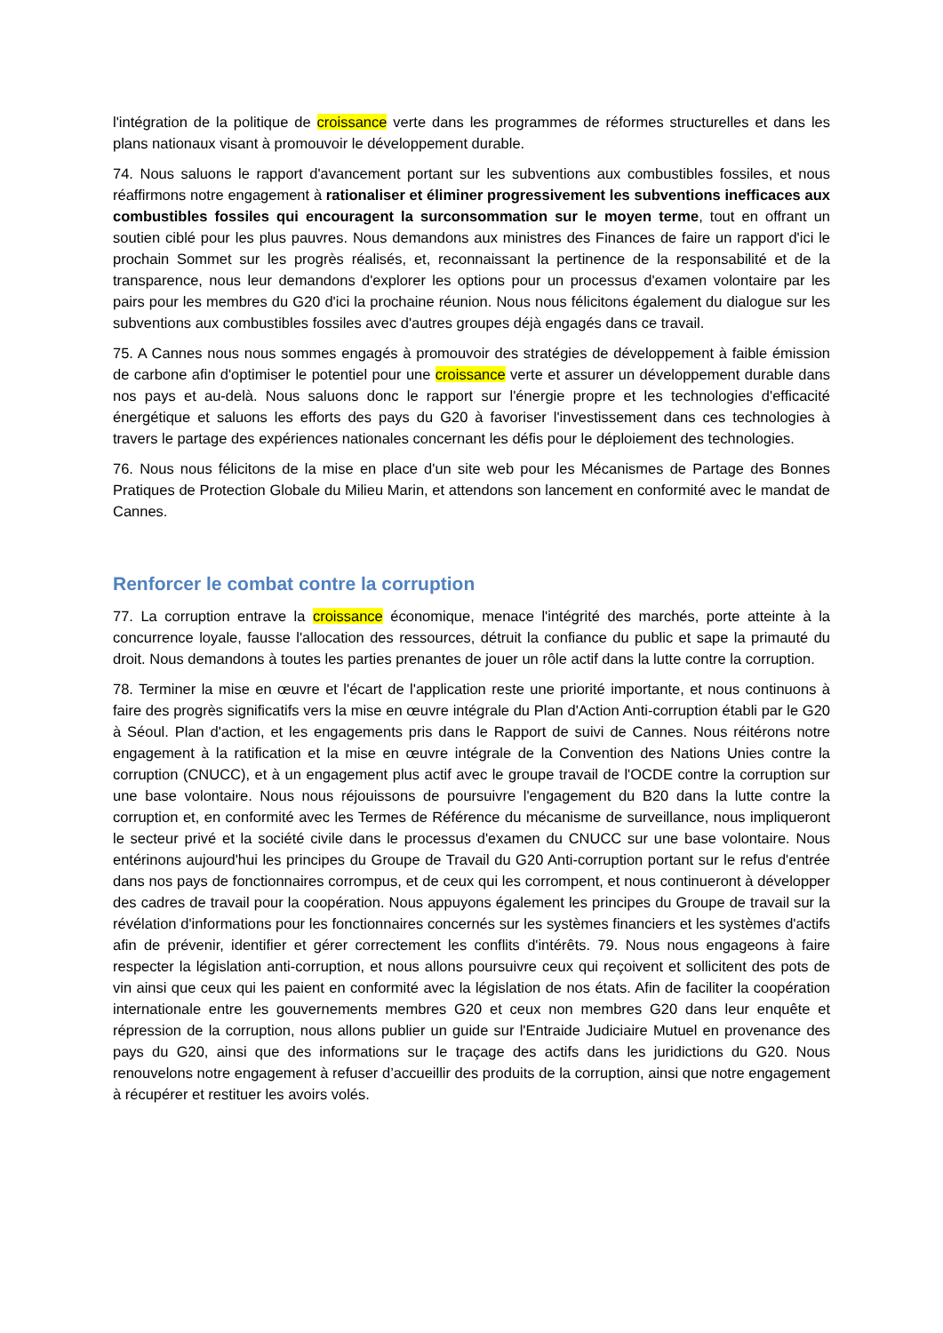l'intégration de la politique de croissance verte dans les programmes de réformes structurelles et dans les plans nationaux visant à promouvoir le développement durable.
74. Nous saluons le rapport d'avancement portant sur les subventions aux combustibles fossiles, et nous réaffirmons notre engagement à rationaliser et éliminer progressivement les subventions inefficaces aux combustibles fossiles qui encouragent la surconsommation sur le moyen terme, tout en offrant un soutien ciblé pour les plus pauvres. Nous demandons aux ministres des Finances de faire un rapport d'ici le prochain Sommet sur les progrès réalisés, et, reconnaissant la pertinence de la responsabilité et de la transparence, nous leur demandons d'explorer les options pour un processus d'examen volontaire par les pairs pour les membres du G20 d'ici la prochaine réunion. Nous nous félicitons également du dialogue sur les subventions aux combustibles fossiles avec d'autres groupes déjà engagés dans ce travail.
75. A Cannes nous nous sommes engagés à promouvoir des stratégies de développement à faible émission de carbone afin d'optimiser le potentiel pour une croissance verte et assurer un développement durable dans nos pays et au-delà. Nous saluons donc le rapport sur l'énergie propre et les technologies d'efficacité énergétique et saluons les efforts des pays du G20 à favoriser l'investissement dans ces technologies à travers le partage des expériences nationales concernant les défis pour le déploiement des technologies.
76. Nous nous félicitons de la mise en place d'un site web pour les Mécanismes de Partage des Bonnes Pratiques de Protection Globale du Milieu Marin, et attendons son lancement en conformité avec le mandat de Cannes.
Renforcer le combat contre la corruption
77. La corruption entrave la croissance économique, menace l'intégrité des marchés, porte atteinte à la concurrence loyale, fausse l'allocation des ressources, détruit la confiance du public et sape la primauté du droit. Nous demandons à toutes les parties prenantes de jouer un rôle actif dans la lutte contre la corruption.
78. Terminer la mise en œuvre et l'écart de l'application reste une priorité importante, et nous continuons à faire des progrès significatifs vers la mise en œuvre intégrale du Plan d'Action Anti-corruption établi par le G20 à Séoul. Plan d'action, et les engagements pris dans le Rapport de suivi de Cannes. Nous réitérons notre engagement à la ratification et la mise en œuvre intégrale de la Convention des Nations Unies contre la corruption (CNUCC), et à un engagement plus actif avec le groupe travail de l'OCDE contre la corruption sur une base volontaire. Nous nous réjouissons de poursuivre l'engagement du B20 dans la lutte contre la corruption et, en conformité avec les Termes de Référence du mécanisme de surveillance, nous impliqueront le secteur privé et la société civile dans le processus d'examen du CNUCC sur une base volontaire. Nous entérinons aujourd'hui les principes du Groupe de Travail du G20 Anti-corruption portant sur le refus d'entrée dans nos pays de fonctionnaires corrompus, et de ceux qui les corrompent, et nous continueront à développer des cadres de travail pour la coopération. Nous appuyons également les principes du Groupe de travail sur la révélation d'informations pour les fonctionnaires concernés sur les systèmes financiers et les systèmes d'actifs afin de prévenir, identifier et gérer correctement les conflits d'intérêts. 79. Nous nous engageons à faire respecter la législation anti-corruption, et nous allons poursuivre ceux qui reçoivent et sollicitent des pots de vin ainsi que ceux qui les paient en conformité avec la législation de nos états. Afin de faciliter la coopération internationale entre les gouvernements membres G20 et ceux non membres G20 dans leur enquête et répression de la corruption, nous allons publier un guide sur l'Entraide Judiciaire Mutuel en provenance des pays du G20, ainsi que des informations sur le traçage des actifs dans les juridictions du G20. Nous renouvelons notre engagement à refuser d’accueillir des produits de la corruption, ainsi que notre engagement à récupérer et restituer les avoirs volés.